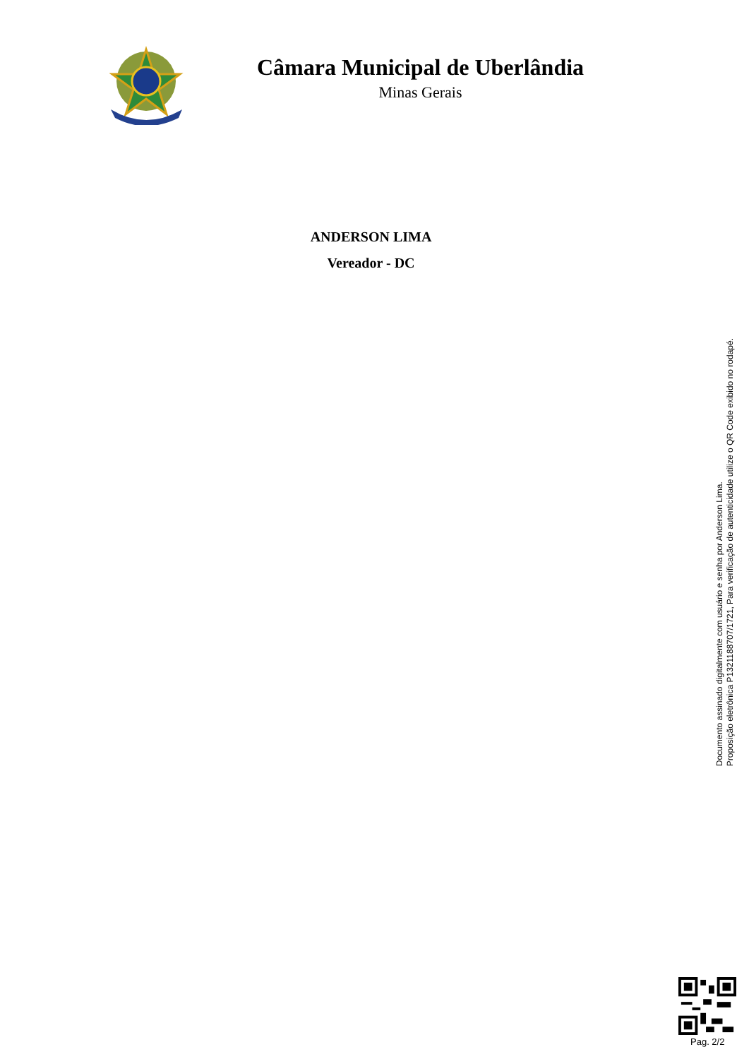Câmara Municipal de Uberlândia
Minas Gerais
ANDERSON LIMA
Vereador - DC
Documento assinado digitalmente com usuário e senha por Anderson Lima.
Proposição eletrônica P1321188707/1721, Para verificação de autenticidade utilize o QR Code exibido no rodapé.
Pag. 2/2